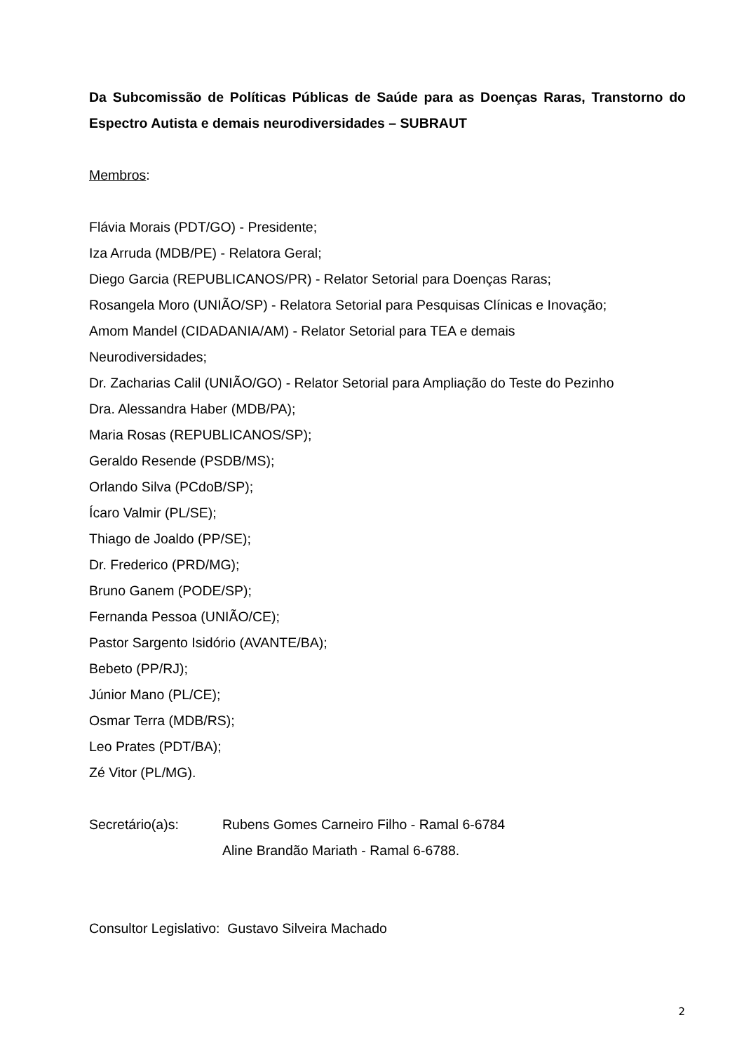Da Subcomissão de Políticas Públicas de Saúde para as Doenças Raras, Transtorno do Espectro Autista e demais neurodiversidades – SUBRAUT
Membros:
Flávia Morais (PDT/GO) - Presidente;
Iza Arruda (MDB/PE) - Relatora Geral;
Diego Garcia (REPUBLICANOS/PR) - Relator Setorial para Doenças Raras;
Rosangela Moro (UNIÃO/SP) - Relatora Setorial para Pesquisas Clínicas e Inovação;
Amom Mandel (CIDADANIA/AM) - Relator Setorial para TEA e demais
Neurodiversidades;
Dr. Zacharias Calil (UNIÃO/GO) - Relator Setorial para Ampliação do Teste do Pezinho
Dra. Alessandra Haber (MDB/PA);
Maria Rosas (REPUBLICANOS/SP);
Geraldo Resende (PSDB/MS);
Orlando Silva (PCdoB/SP);
Ícaro Valmir (PL/SE);
Thiago de Joaldo (PP/SE);
Dr. Frederico (PRD/MG);
Bruno Ganem (PODE/SP);
Fernanda Pessoa (UNIÃO/CE);
Pastor Sargento Isidório (AVANTE/BA);
Bebeto (PP/RJ);
Júnior Mano (PL/CE);
Osmar Terra (MDB/RS);
Leo Prates (PDT/BA);
Zé Vitor (PL/MG).
Secretário(a)s: Rubens Gomes Carneiro Filho - Ramal 6-6784
Aline Brandão Mariath - Ramal 6-6788.
Consultor Legislativo: Gustavo Silveira Machado
2